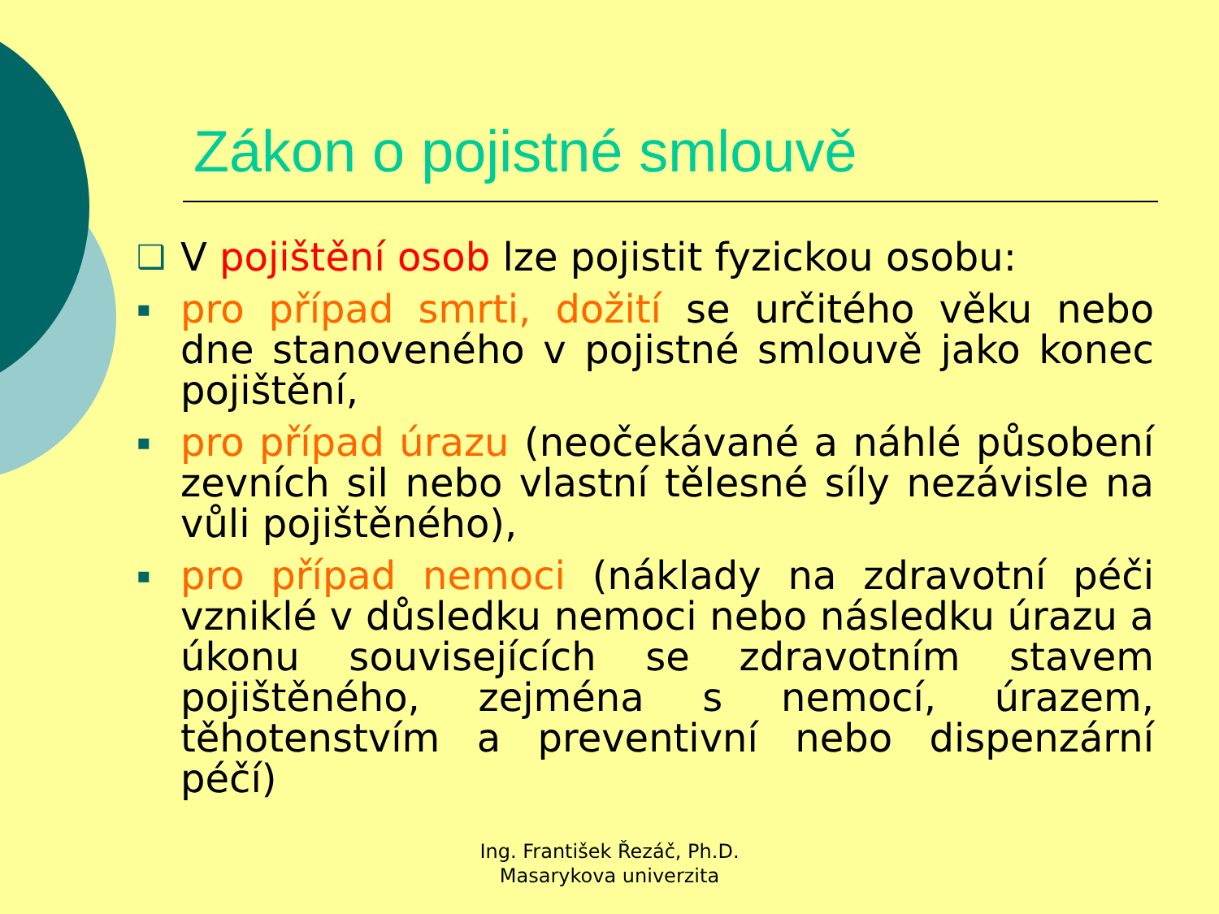Zákon o pojistné smlouvě
❑ V pojištění osob lze pojistit fyzickou osobu:
▪ pro případ smrti, dožití se určitého věku nebo dne stanoveného v pojistné smlouvě jako konec pojištění,
▪ pro případ úrazu (neočekávané a náhlé působení zevních sil nebo vlastní tělesné síly nezávisle na vůli pojištěného),
▪ pro případ nemoci (náklady na zdravotní péči vzniklé v důsledku nemoci nebo následku úrazu a úkonu souvisejících se zdravotním stavem pojištěného, zejména s nemocí, úrazem, těhotenstvím a preventivní nebo dispenzární péčí)
Ing. František Řezáč, Ph.D.
Masarykova univerzita